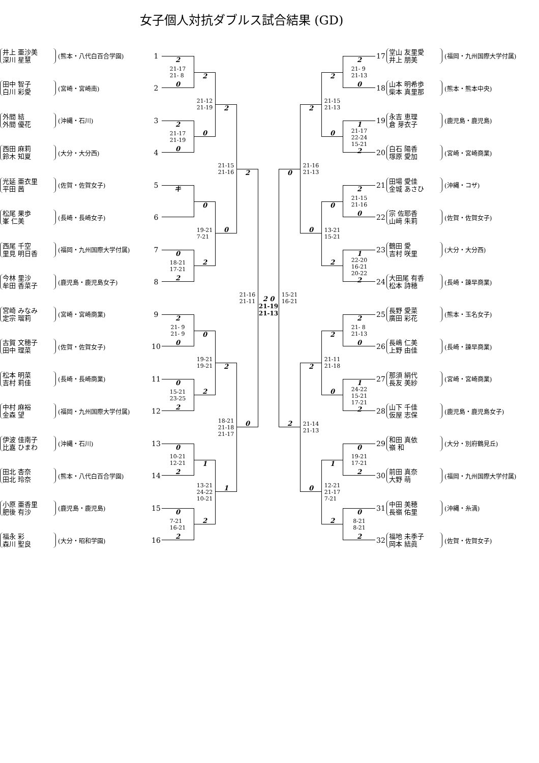女子個人対抗ダブルス試合結果 (GD)
井上 亜沙美
深川 星慧
(熊本・八代白百合学園)
1
田中 智子
白川 彩愛
(宮崎・宮崎南)
2
外間 結
外間 優花
(沖縄・石川)
3
西田 麻莉
鈴木 知夏
(大分・大分西)
4
光延 亜衣里
平田 茜
(佐賀・佐賀女子)
5
松尾 果歩
峯 仁美
(長崎・長崎女子)
6
西尾 千空
里見 明日香
(福岡・九州国際大学付属)
7
今林 里沙
牟田 香菜子
(鹿児島・鹿児島女子)
8
宮崎 みなみ
定宗 瑠莉
(宮崎・宮崎商業)
9
古賀 文穂子
田中 理菜
(佐賀・佐賀女子)
10
松本 明菜
吉村 莉佳
(長崎・長崎商業)
11
中村 麻裕
金森 望
(福岡・九州国際大学付属)
12
伊波 佳南子
比嘉 ひまわ
(沖縄・石川)
13
田北 杏奈
田北 玲奈
(熊本・八代白百合学園)
14
小原 亜香里
肥後 有沙
(鹿児島・鹿児島)
15
福永 彩
森川 聖良
(大分・昭和学園)
16
2
21-17
21- 8
0
2
21-17
21-19
0
キ
0
18-21
17-21
2
2
21- 9
21- 9
0
0
15-21
23-25
2
0
10-21
12-21
2
0
7-21
16-21
2
2
21-12
21-19
0
0
19-21
7-21
2
0
19-21
19-21
2
1
13-21
24-22
10-21
2
2
21-15
21-16
0
2
18-21
21-18
21-17
1
2
21-16
21-11
0
2 0
21-19
21-13
0
15-21
16-21
2
2
21-16
21-13
0
2
21-14
21-13
0
2
21-15
21-13
0
0
13-21
15-21
2
2
21-11
21-18
0
1
12-21
21-17
7-21
2
2
21- 9
21-13
0
1
21-17
22-24
15-21
2
2
21-15
21-16
0
1
22-20
16-21
20-22
2
2
21- 8
21-13
0
1
24-22
15-21
17-21
2
0
19-21
17-21
2
0
8-21
8-21
2
17
堂山 友里愛
井上 朋美
(福岡・九州国際大学付属)
18
山本 明希歩
柴本 真里那
(熊本・熊本中央)
19
永吉 恵理
倉 芽衣子
(鹿児島・鹿児島)
20
白石 陽香
塚原 愛加
(宮崎・宮崎商業)
21
田場 愛佳
金城 あさひ
(沖縄・コザ)
22
宗 佐耶香
山﨑 朱莉
(佐賀・佐賀女子)
23
鶴田 愛
吉村 咲里
(大分・大分西)
24
大田尾 有香
松本 詩穂
(長崎・諫早商業)
25
長野 愛菜
廣田 彩花
(熊本・玉名女子)
26
長嶋 仁美
上野 由佳
(長崎・諫早商業)
27
那須 絹代
長友 美紗
(宮崎・宮崎商業)
28
山下 千佳
仮屋 志保
(鹿児島・鹿児島女子)
29
和田 真依
嶺 和
(大分・別府鶴見丘)
30
前田 真奈
大野 萌
(福岡・九州国際大学付属)
31
中田 美穂
長嶺 佑里
(沖縄・糸満)
32
福地 未季子
岡本 結眞
(佐賀・佐賀女子)